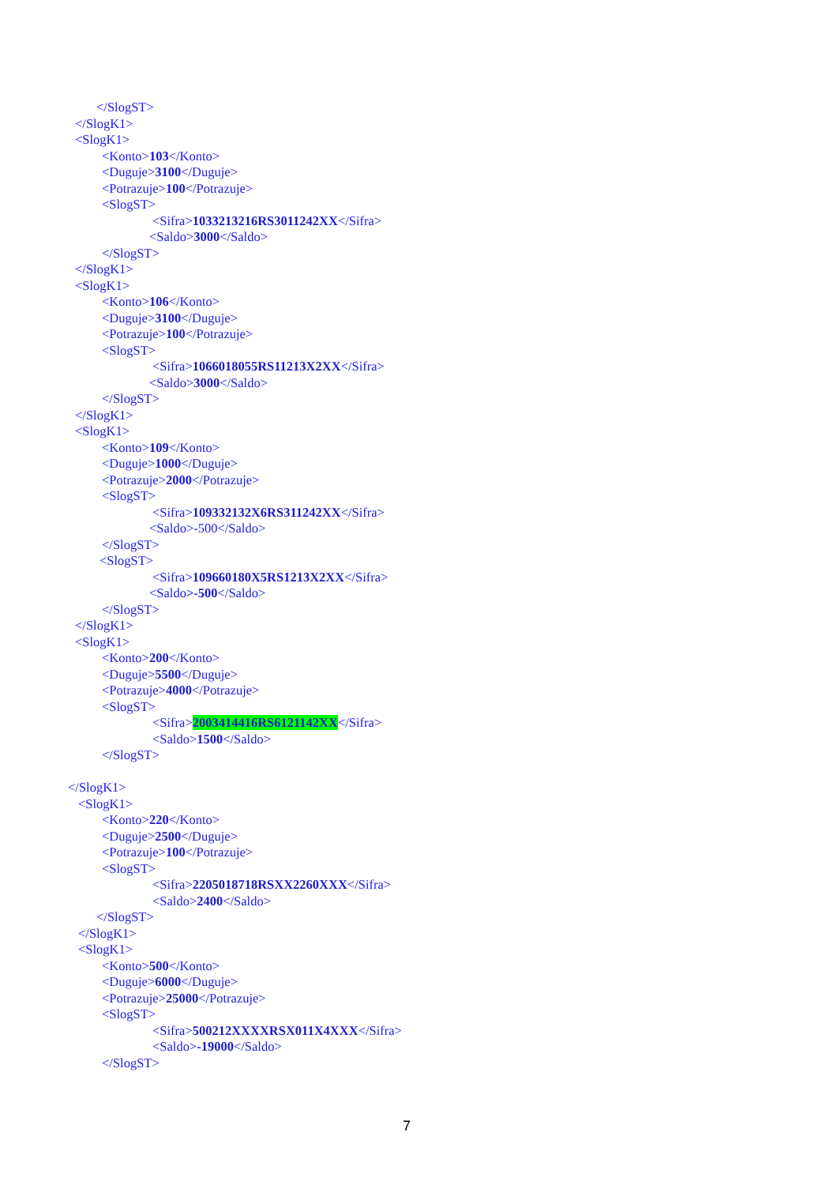</SlogST>
</SlogK1>
<SlogK1>
<Konto>103</Konto>
<Duguje>3100</Duguje>
<Potrazuje>100</Potrazuje>
<SlogST>
<Sifra>1033213216RS3011242XX</Sifra>
<Saldo>3000</Saldo>
</SlogST>
</SlogK1>
<SlogK1>
<Konto>106</Konto>
<Duguje>3100</Duguje>
<Potrazuje>100</Potrazuje>
<SlogST>
<Sifra>1066018055RS11213X2XX</Sifra>
<Saldo>3000</Saldo>
</SlogST>
</SlogK1>
<SlogK1>
<Konto>109</Konto>
<Duguje>1000</Duguje>
<Potrazuje>2000</Potrazuje>
<SlogST>
<Sifra>109332132X6RS311242XX</Sifra>
<Saldo>-500</Saldo>
</SlogST>
<SlogST>
<Sifra>109660180X5RS1213X2XX</Sifra>
<Saldo>-500</Saldo>
</SlogST>
</SlogK1>
<SlogK1>
<Konto>200</Konto>
<Duguje>5500</Duguje>
<Potrazuje>4000</Potrazuje>
<SlogST>
<Sifra>2003414416RS6121142XX</Sifra>
<Saldo>1500</Saldo>
</SlogST>
</SlogK1>
<SlogK1>
<Konto>220</Konto>
<Duguje>2500</Duguje>
<Potrazuje>100</Potrazuje>
<SlogST>
<Sifra>2205018718RSXX2260XXX</Sifra>
<Saldo>2400</Saldo>
</SlogST>
</SlogK1>
<SlogK1>
<Konto>500</Konto>
<Duguje>6000</Duguje>
<Potrazuje>25000</Potrazuje>
<SlogST>
<Sifra>500212XXXXRSX011X4XXX</Sifra>
<Saldo>-19000</Saldo>
</SlogST>
7